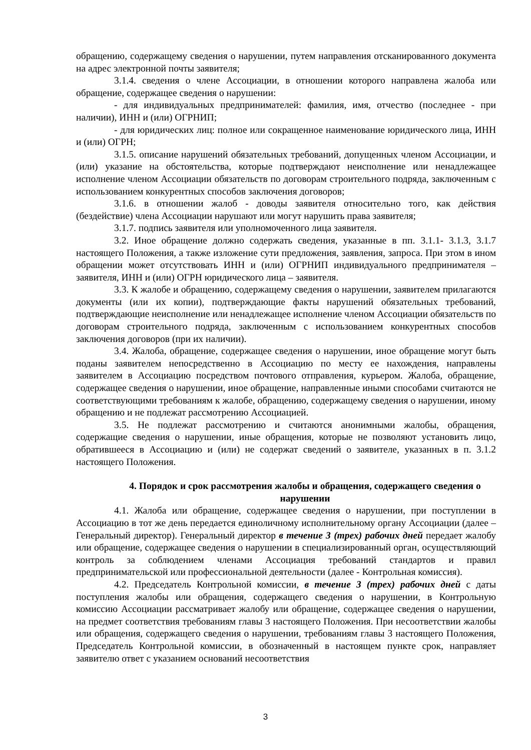обращению, содержащему сведения о нарушении, путем направления отсканированного документа на адрес электронной почты заявителя;
3.1.4. сведения о члене Ассоциации, в отношении которого направлена жалоба или обращение, содержащее сведения о нарушении:
- для индивидуальных предпринимателей: фамилия, имя, отчество (последнее - при наличии), ИНН и (или) ОГРНИП;
- для юридических лиц: полное или сокращенное наименование юридического лица, ИНН и (или) ОГРН;
3.1.5. описание нарушений обязательных требований, допущенных членом Ассоциации, и (или) указание на обстоятельства, которые подтверждают неисполнение или ненадлежащее исполнение членом Ассоциации обязательств по договорам строительного подряда, заключенным с использованием конкурентных способов заключения договоров;
3.1.6. в отношении жалоб - доводы заявителя относительно того, как действия (бездействие) члена Ассоциации нарушают или могут нарушить права заявителя;
3.1.7. подпись заявителя или уполномоченного лица заявителя.
3.2. Иное обращение должно содержать сведения, указанные в пп. 3.1.1- 3.1.3, 3.1.7 настоящего Положения, а также изложение сути предложения, заявления, запроса. При этом в ином обращении может отсутствовать ИНН и (или) ОГРНИП индивидуального предпринимателя – заявителя, ИНН и (или) ОГРН юридического лица – заявителя.
3.3. К жалобе и обращению, содержащему сведения о нарушении, заявителем прилагаются документы (или их копии), подтверждающие факты нарушений обязательных требований, подтверждающие неисполнение или ненадлежащее исполнение членом Ассоциации обязательств по договорам строительного подряда, заключенным с использованием конкурентных способов заключения договоров (при их наличии).
3.4. Жалоба, обращение, содержащее сведения о нарушении, иное обращение могут быть поданы заявителем непосредственно в Ассоциацию по месту ее нахождения, направлены заявителем в Ассоциацию посредством почтового отправления, курьером. Жалоба, обращение, содержащее сведения о нарушении, иное обращение, направленные иными способами считаются не соответствующими требованиям к жалобе, обращению, содержащему сведения о нарушении, иному обращению и не подлежат рассмотрению Ассоциацией.
3.5. Не подлежат рассмотрению и считаются анонимными жалобы, обращения, содержащие сведения о нарушении, иные обращения, которые не позволяют установить лицо, обратившееся в Ассоциацию и (или) не содержат сведений о заявителе, указанных в п. 3.1.2 настоящего Положения.
4. Порядок и срок рассмотрения жалобы и обращения, содержащего сведения о нарушении
4.1. Жалоба или обращение, содержащее сведения о нарушении, при поступлении в Ассоциацию в тот же день передается единоличному исполнительному органу Ассоциации (далее – Генеральный директор). Генеральный директор в течение 3 (трех) рабочих дней передает жалобу или обращение, содержащее сведения о нарушении в специализированный орган, осуществляющий контроль за соблюдением членами Ассоциация требований стандартов и правил предпринимательской или профессиональной деятельности (далее - Контрольная комиссия).
4.2. Председатель Контрольной комиссии, в течение 3 (трех) рабочих дней с даты поступления жалобы или обращения, содержащего сведения о нарушении, в Контрольную комиссию Ассоциации рассматривает жалобу или обращение, содержащее сведения о нарушении, на предмет соответствия требованиям главы 3 настоящего Положения. При несоответствии жалобы или обращения, содержащего сведения о нарушении, требованиям главы 3 настоящего Положения, Председатель Контрольной комиссии, в обозначенный в настоящем пункте срок, направляет заявителю ответ с указанием оснований несоответствия
3